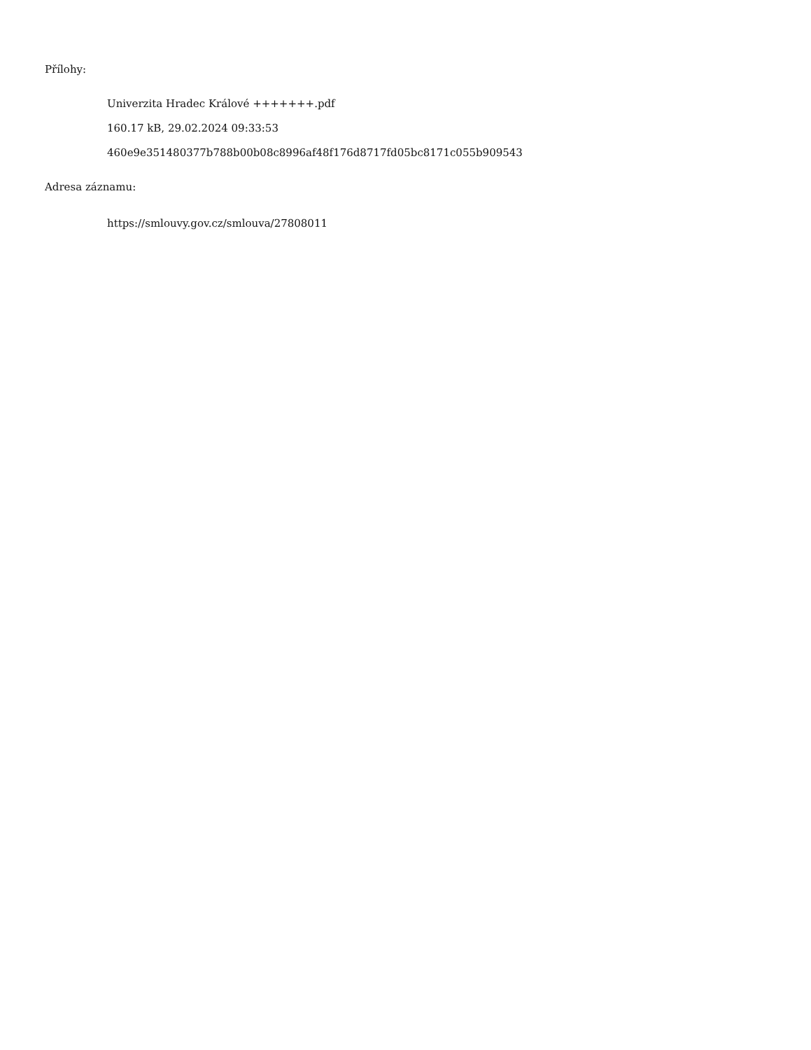Přílohy:
Univerzita Hradec Králové +++++++.pdf
160.17 kB, 29.02.2024 09:33:53
460e9e351480377b788b00b08c8996af48f176d8717fd05bc8171c055b909543
Adresa záznamu:
https://smlouvy.gov.cz/smlouva/27808011